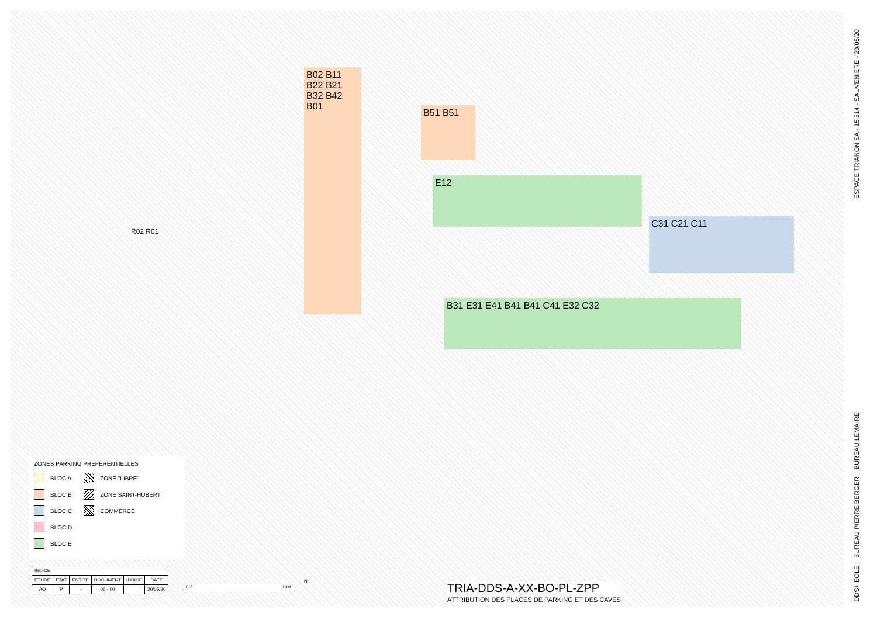B02 B11 B22 B21 B32 B42 B01
B51 B51
E12
C31 C21 C11
B31 E31 E41 B41 B41 C41 E32 C32
R02 R01
ZONES PARKING PREFERENTIELLES
BLOC A
BLOC B
BLOC C
BLOC D
BLOC E
ZONE "LIBRE"
ZONE SAINT-HUBERT
COMMERCE
| INDICE: | | | | | |
| ETUDE | ETAT | ENTITE | DOCUMENT | INDICE | DATE |
| AO | P | - | 06 - 00 | | 20/05/20 |
0 2 10M
N
TRIA-DDS-A-XX-BO-PL-ZPP
ATTRIBUTION DES PLACES DE PARKING ET DES CAVES
ESPACE TRIANON SA - 15.514 - SAUVENIERE - 20/05/20
DDS+ EOLE + BUREAU PIERRE BERGER + BUREAU LEMAIRE